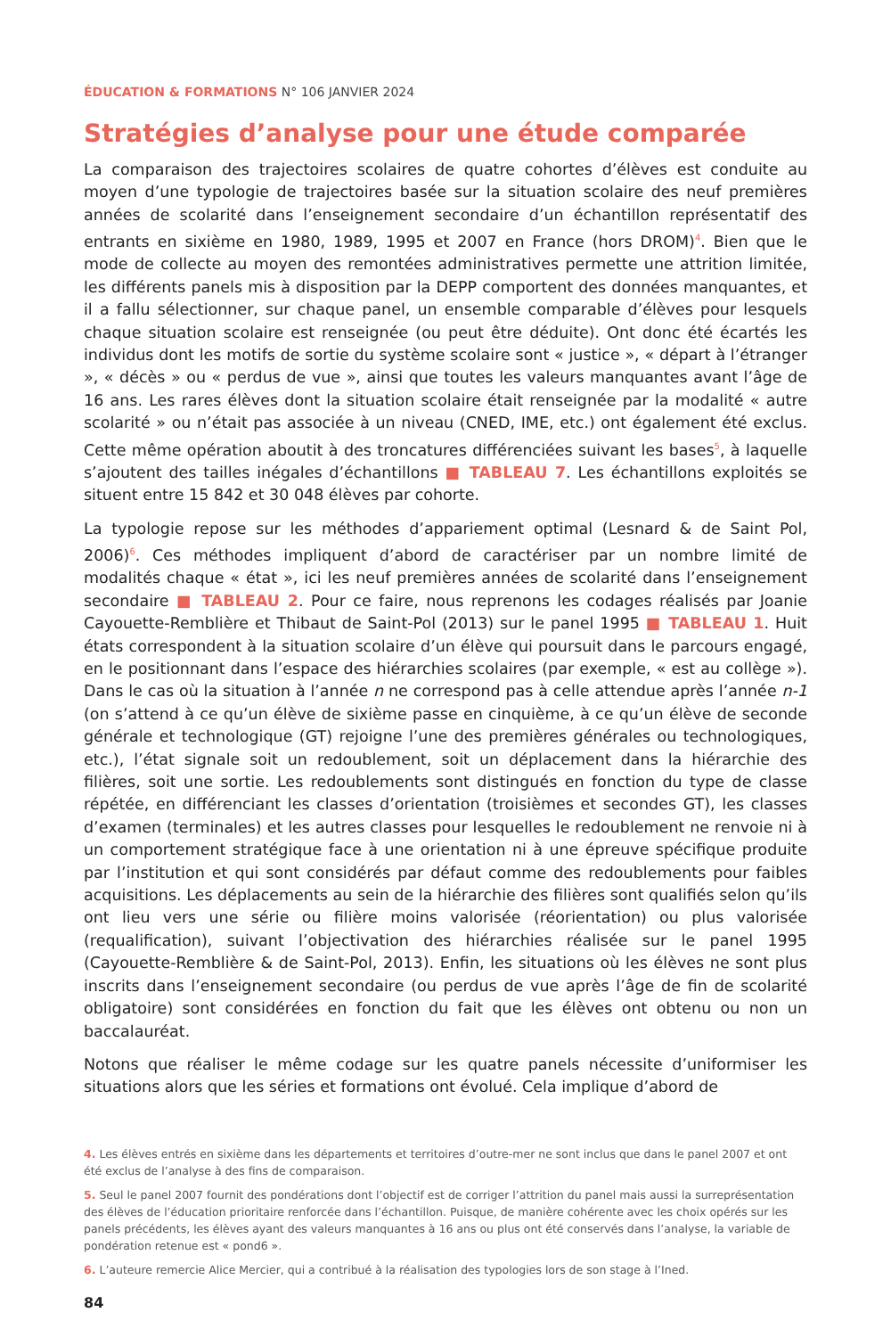ÉDUCATION & FORMATIONS N° 106 JANVIER 2024
Stratégies d’analyse pour une étude comparée
La comparaison des trajectoires scolaires de quatre cohortes d’élèves est conduite au moyen d’une typologie de trajectoires basée sur la situation scolaire des neuf premières années de scolarité dans l’enseignement secondaire d’un échantillon représentatif des entrants en sixième en 1980, 1989, 1995 et 2007 en France (hors DROM)<sup>4</sup>. Bien que le mode de collecte au moyen des remontées administratives permette une attrition limitée, les différents panels mis à disposition par la DEPP comportent des données manquantes, et il a fallu sélectionner, sur chaque panel, un ensemble comparable d’élèves pour lesquels chaque situation scolaire est renseignée (ou peut être déduite). Ont donc été écartés les individus dont les motifs de sortie du système scolaire sont « justice », « départ à l’étranger », « décès » ou « perdus de vue », ainsi que toutes les valeurs manquantes avant l’âge de 16 ans. Les rares élèves dont la situation scolaire était renseignée par la modalité « autre scolarité » ou n’était pas associée à un niveau (CNED, IME, etc.) ont également été exclus. Cette même opération aboutit à des troncatures différenciées suivant les bases<sup>5</sup>, à laquelle s’ajoutent des tailles inégales d’échantillons ■ TABLEAU 7. Les échantillons exploités se situent entre 15 842 et 30 048 élèves par cohorte.
La typologie repose sur les méthodes d’appariement optimal (Lesnard & de Saint Pol, 2006)<sup>6</sup>. Ces méthodes impliquent d’abord de caractériser par un nombre limité de modalités chaque « état », ici les neuf premières années de scolarité dans l’enseignement secondaire ■ TABLEAU 2. Pour ce faire, nous reprenons les codages réalisés par Joanie Cayouette-Remblière et Thibaut de Saint-Pol (2013) sur le panel 1995 ■ TABLEAU 1. Huit états correspondent à la situation scolaire d’un élève qui poursuit dans le parcours engagé, en le positionnant dans l’espace des hiérarchies scolaires (par exemple, « est au collège »). Dans le cas où la situation à l’année n ne correspond pas à celle attendue après l’année n-1 (on s’attend à ce qu’un élève de sixième passe en cinquième, à ce qu’un élève de seconde générale et technologique (GT) rejoigne l’une des premières générales ou technologiques, etc.), l’état signale soit un redoublement, soit un déplacement dans la hiérarchie des filières, soit une sortie. Les redoublements sont distingués en fonction du type de classe répétée, en différenciant les classes d’orientation (troisièmes et secondes GT), les classes d’examen (terminales) et les autres classes pour lesquelles le redoublement ne renvoie ni à un comportement stratégique face à une orientation ni à une épreuve spécifique produite par l’institution et qui sont considérés par défaut comme des redoublements pour faibles acquisitions. Les déplacements au sein de la hiérarchie des filières sont qualifiés selon qu’ils ont lieu vers une série ou filière moins valorisée (réorientation) ou plus valorisée (requalification), suivant l’objectivation des hiérarchies réalisée sur le panel 1995 (Cayouette-Remblière & de Saint-Pol, 2013). Enfin, les situations où les élèves ne sont plus inscrits dans l’enseignement secondaire (ou perdus de vue après l’âge de fin de scolarité obligatoire) sont considérées en fonction du fait que les élèves ont obtenu ou non un baccalauréat.
Notons que réaliser le même codage sur les quatre panels nécessite d’uniformiser les situations alors que les séries et formations ont évolué. Cela implique d’abord de
4. Les élèves entrés en sixième dans les départements et territoires d’outre-mer ne sont inclus que dans le panel 2007 et ont été exclus de l’analyse à des fins de comparaison.
5. Seul le panel 2007 fournit des pondérations dont l’objectif est de corriger l’attrition du panel mais aussi la surreprésentation des élèves de l’éducation prioritaire renforcée dans l’échantillon. Puisque, de manière cohérente avec les choix opérés sur les panels précédents, les élèves ayant des valeurs manquantes à 16 ans ou plus ont été conservés dans l’analyse, la variable de pondération retenue est « pond6 ».
6. L’auteure remercie Alice Mercier, qui a contribué à la réalisation des typologies lors de son stage à l’Ined.
84